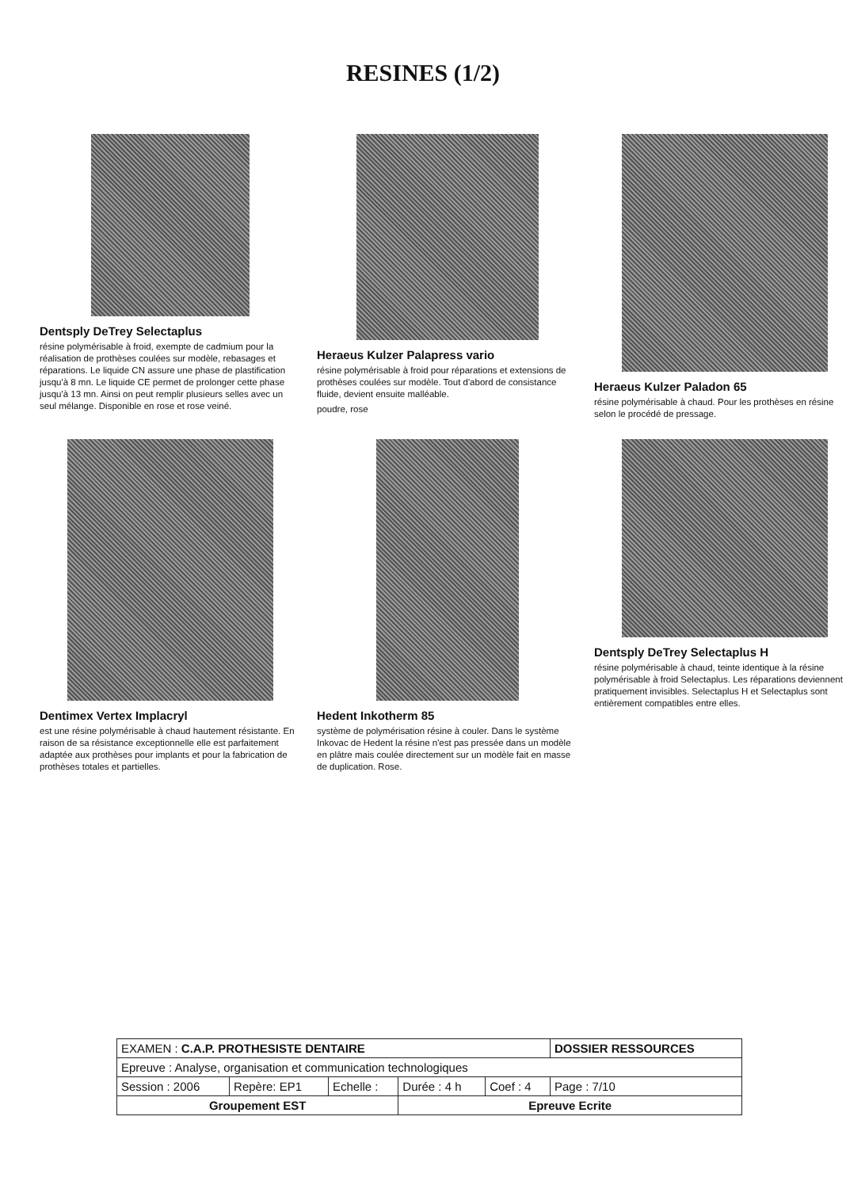RESINES (1/2)
Dentsply DeTrey Selectaplus
résine polymérisable à froid, exempte de cadmium pour la réalisation de prothèses coulées sur modèle, rebasages et réparations. Le liquide CN assure une phase de plastification jusqu'à 8 mn. Le liquide CE permet de prolonger cette phase jusqu'à 13 mn. Ainsi on peut remplir plusieurs selles avec un seul mélange. Disponible en rose et rose veiné.
Heraeus Kulzer Palapress vario
résine polymérisable à froid pour réparations et extensions de prothèses coulées sur modèle. Tout d'abord de consistance fluide, devient ensuite malléable.
poudre, rose
Heraeus Kulzer Paladon 65
résine polymérisable à chaud. Pour les prothèses en résine selon le procédé de pressage.
Dentimex Vertex Implacryl
est une résine polymérisable à chaud hautement résistante. En raison de sa résistance exceptionnelle elle est parfaitement adaptée aux prothèses pour implants et pour la fabrication de prothèses totales et partielles.
Hedent Inkotherm 85
système de polymérisation résine à couler. Dans le système Inkovac de Hedent la résine n'est pas pressée dans un modèle en plâtre mais coulée directement sur un modèle fait en masse de duplication. Rose.
Dentsply DeTrey Selectaplus H
résine polymérisable à chaud, teinte identique à la résine polymérisable à froid Selectaplus. Les réparations deviennent pratiquement invisibles. Selectaplus H et Selectaplus sont entièrement compatibles entre elles.
| EXAMEN : C.A.P. PROTHESISTE DENTAIRE | | | | | DOSSIER RESSOURCES |
| Epreuve : Analyse, organisation et communication technologiques | | | | | |
| Session : 2006 | Repère: EP1 | Echelle : | Durée : 4 h | Coef : 4 | Page : 7/10 |
| Groupement EST | | | Epreuve Ecrite | | |